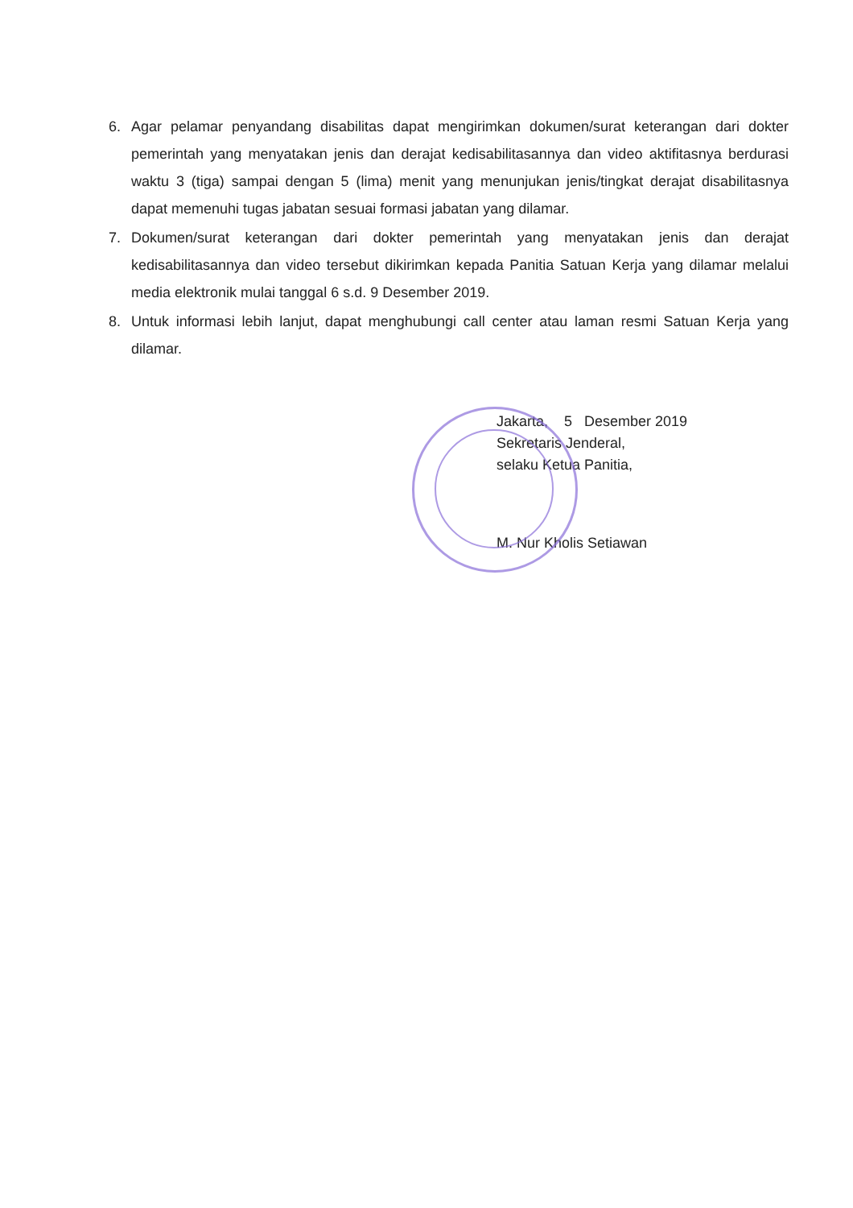6. Agar pelamar penyandang disabilitas dapat mengirimkan dokumen/surat keterangan dari dokter pemerintah yang menyatakan jenis dan derajat kedisabilitasannya dan video aktifitasnya berdurasi waktu 3 (tiga) sampai dengan 5 (lima) menit yang menunjukan jenis/tingkat derajat disabilitasnya dapat memenuhi tugas jabatan sesuai formasi jabatan yang dilamar.
7. Dokumen/surat keterangan dari dokter pemerintah yang menyatakan jenis dan derajat kedisabilitasannya dan video tersebut dikirimkan kepada Panitia Satuan Kerja yang dilamar melalui media elektronik mulai tanggal 6 s.d. 9 Desember 2019.
8. Untuk informasi lebih lanjut, dapat menghubungi call center atau laman resmi Satuan Kerja yang dilamar.
Jakarta, 5 Desember 2019
Sekretaris Jenderal,
selaku Ketua Panitia,
M. Nur Kholis Setiawan